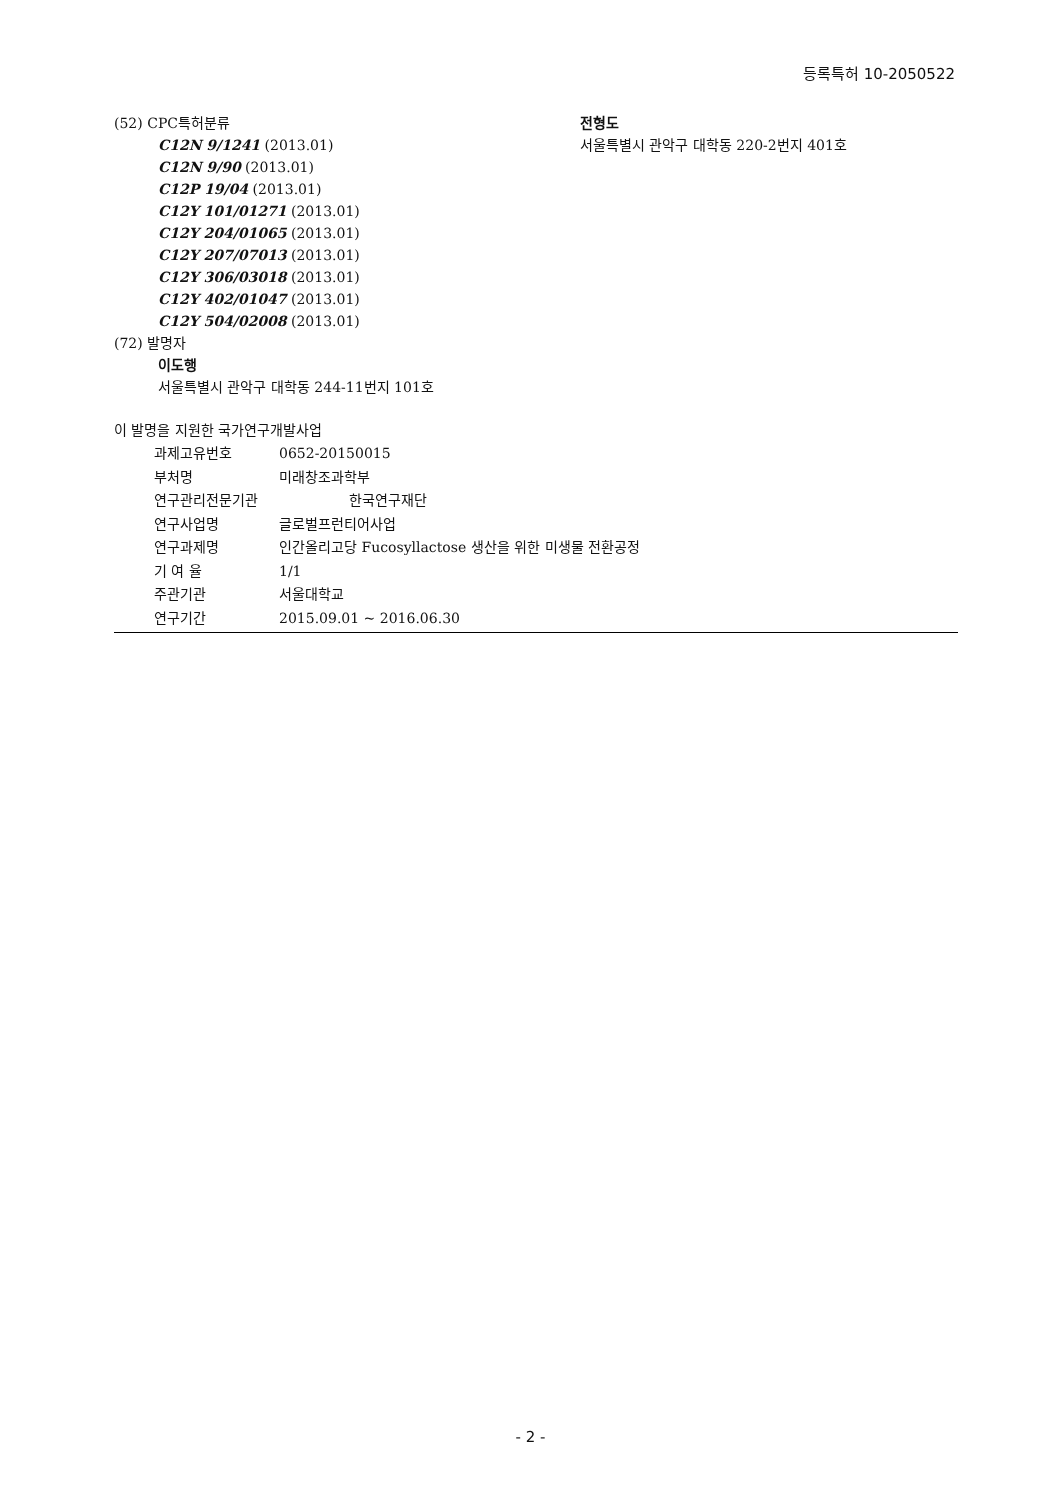등록특허 10-2050522
(52) CPC특허분류
C12N 9/1241 (2013.01)
C12N 9/90 (2013.01)
C12P 19/04 (2013.01)
C12Y 101/01271 (2013.01)
C12Y 204/01065 (2013.01)
C12Y 207/07013 (2013.01)
C12Y 306/03018 (2013.01)
C12Y 402/01047 (2013.01)
C12Y 504/02008 (2013.01)
(72) 발명자
이도행
서울특별시 관악구 대학동 244-11번지 101호
전형도
서울특별시 관악구 대학동 220-2번지 401호
이 발명을 지원한 국가연구개발사업
과제고유번호 0652-20150015
부처명 미래창조과학부
연구관리전문기관 한국연구재단
연구사업명 글로벌프런티어사업
연구과제명 인간올리고당 Fucosyllactose 생산을 위한 미생물 전환공정
기 여 율 1/1
주관기관 서울대학교
연구기간 2015.09.01 ~ 2016.06.30
- 2 -